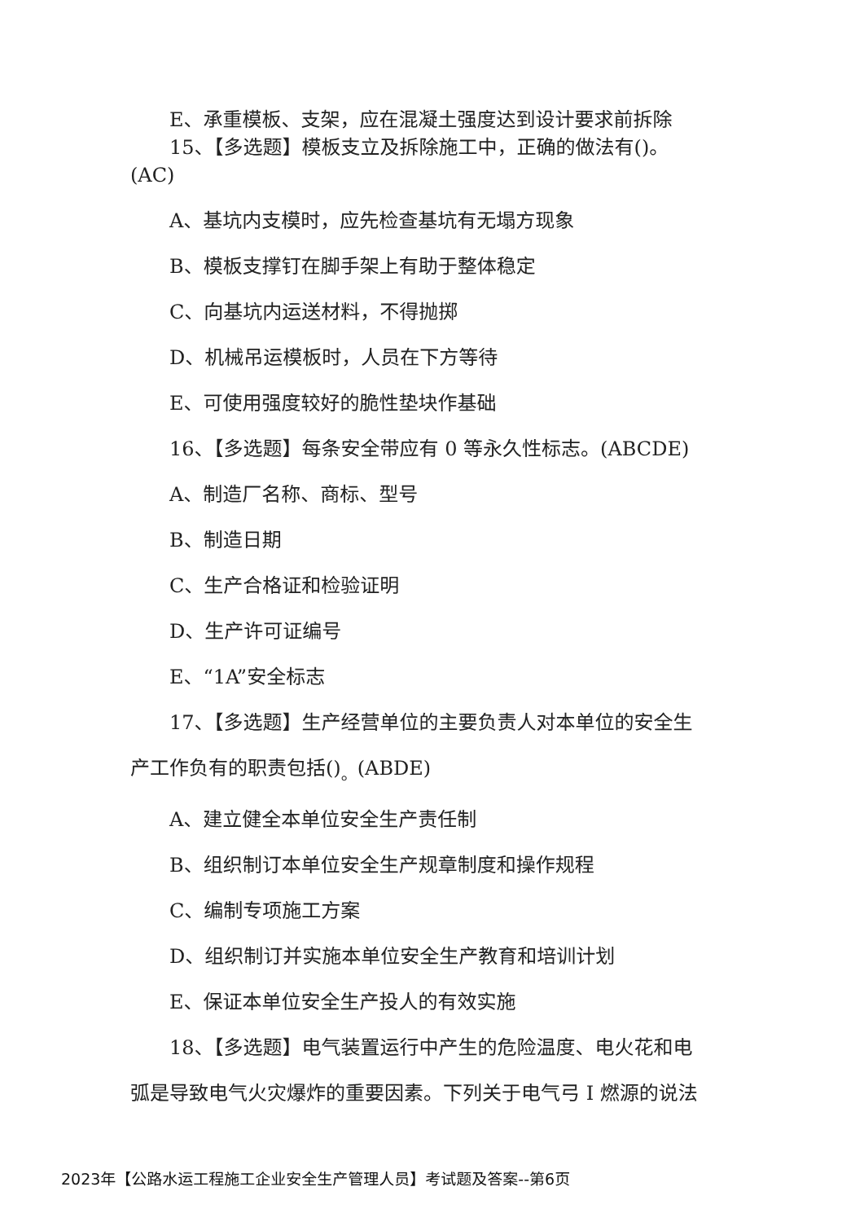E、承重模板、支架，应在混凝土强度达到设计要求前拆除
15、【多选题】模板支立及拆除施工中，正确的做法有()。
(AC)
A、基坑内支模时，应先检查基坑有无塌方现象
B、模板支撑钉在脚手架上有助于整体稳定
C、向基坑内运送材料，不得抛掷
D、机械吊运模板时，人员在下方等待
E、可使用强度较好的脆性垫块作基础
16、【多选题】每条安全带应有 0 等永久性标志。(ABCDE)
A、制造厂名称、商标、型号
B、制造日期
C、生产合格证和检验证明
D、生产许可证编号
E、“1A”安全标志
17、【多选题】生产经营单位的主要负责人对本单位的安全生
产工作负有的职责包括()<sub>。</sub>(ABDE)
A、建立健全本单位安全生产责任制
B、组织制订本单位安全生产规章制度和操作规程
C、编制专项施工方案
D、组织制订并实施本单位安全生产教育和培训计划
E、保证本单位安全生产投人的有效实施
18、【多选题】电气装置运行中产生的危险温度、电火花和电
弧是导致电气火灾爆炸的重要因素。下列关于电气弓 I 燃源的说法
2023年【公路水运工程施工企业安全生产管理人员】考试题及答案--第6页